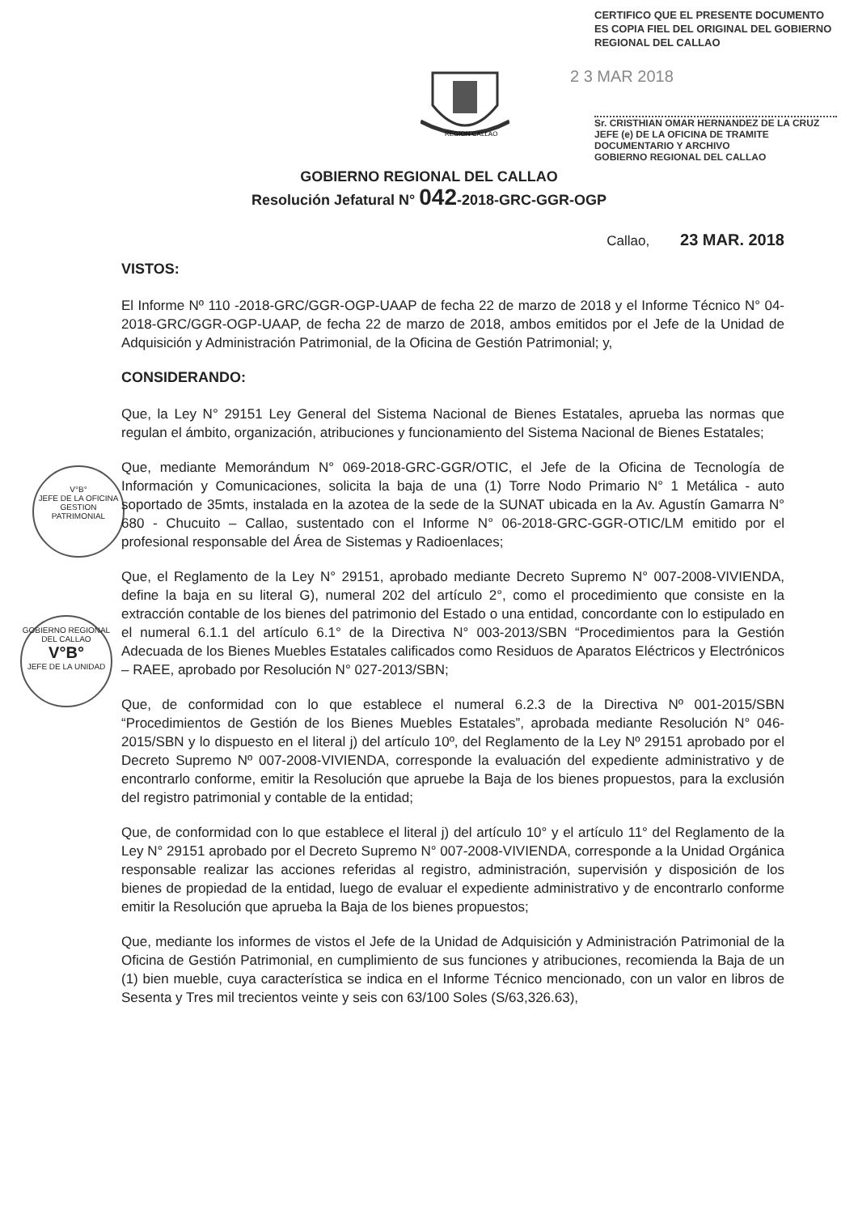CERTIFICO QUE EL PRESENTE DOCUMENTO ES COPIA FIEL DEL ORIGINAL DEL GOBIERNO REGIONAL DEL CALLAO
2 3 MAR 2018
Sr. CRISTHIAN OMAR HERNANDEZ DE LA CRUZ
JEFE (e) DE LA OFICINA DE TRAMITE DOCUMENTARIO Y ARCHIVO
GOBIERNO REGIONAL DEL CALLAO
REGION CALLAO
GOBIERNO REGIONAL DEL CALLAO
Resolución Jefatural N° 042-2018-GRC-GGR-OGP
V°B°
JEFE DE LA OFICINA
GESTION PATRIMONIAL
GOBIERNO REGIONAL DEL CALLAO
V°B°
JEFE DE LA UNIDAD
Callao, 23 MAR. 2018
VISTOS:
El Informe Nº 110 -2018-GRC/GGR-OGP-UAAP de fecha 22 de marzo de 2018 y el Informe Técnico N° 04-2018-GRC/GGR-OGP-UAAP, de fecha 22 de marzo de 2018, ambos emitidos por el Jefe de la Unidad de Adquisición y Administración Patrimonial, de la Oficina de Gestión Patrimonial; y,
CONSIDERANDO:
Que, la Ley N° 29151 Ley General del Sistema Nacional de Bienes Estatales, aprueba las normas que regulan el ámbito, organización, atribuciones y funcionamiento del Sistema Nacional de Bienes Estatales;
Que, mediante Memorándum N° 069-2018-GRC-GGR/OTIC, el Jefe de la Oficina de Tecnología de Información y Comunicaciones, solicita la baja de una (1) Torre Nodo Primario N° 1 Metálica - auto soportado de 35mts, instalada en la azotea de la sede de la SUNAT ubicada en la Av. Agustín Gamarra N° 680 - Chucuito – Callao, sustentado con el Informe N° 06-2018-GRC-GGR-OTIC/LM emitido por el profesional responsable del Área de Sistemas y Radioenlaces;
Que, el Reglamento de la Ley N° 29151, aprobado mediante Decreto Supremo N° 007-2008-VIVIENDA, define la baja en su literal G), numeral 202 del artículo 2°, como el procedimiento que consiste en la extracción contable de los bienes del patrimonio del Estado o una entidad, concordante con lo estipulado en el numeral 6.1.1 del artículo 6.1° de la Directiva N° 003-2013/SBN “Procedimientos para la Gestión Adecuada de los Bienes Muebles Estatales calificados como Residuos de Aparatos Eléctricos y Electrónicos – RAEE, aprobado por Resolución N° 027-2013/SBN;
Que, de conformidad con lo que establece el numeral 6.2.3 de la Directiva Nº 001-2015/SBN “Procedimientos de Gestión de los Bienes Muebles Estatales”, aprobada mediante Resolución N° 046-2015/SBN y lo dispuesto en el literal j) del artículo 10º, del Reglamento de la Ley Nº 29151 aprobado por el Decreto Supremo Nº 007-2008-VIVIENDA, corresponde la evaluación del expediente administrativo y de encontrarlo conforme, emitir la Resolución que apruebe la Baja de los bienes propuestos, para la exclusión del registro patrimonial y contable de la entidad;
Que, de conformidad con lo que establece el literal j) del artículo 10° y el artículo 11° del Reglamento de la Ley N° 29151 aprobado por el Decreto Supremo N° 007-2008-VIVIENDA, corresponde a la Unidad Orgánica responsable realizar las acciones referidas al registro, administración, supervisión y disposición de los bienes de propiedad de la entidad, luego de evaluar el expediente administrativo y de encontrarlo conforme emitir la Resolución que aprueba la Baja de los bienes propuestos;
Que, mediante los informes de vistos el Jefe de la Unidad de Adquisición y Administración Patrimonial de la Oficina de Gestión Patrimonial, en cumplimiento de sus funciones y atribuciones, recomienda la Baja de un (1) bien mueble, cuya característica se indica en el Informe Técnico mencionado, con un valor en libros de Sesenta y Tres mil trecientos veinte y seis con 63/100 Soles (S/63,326.63),